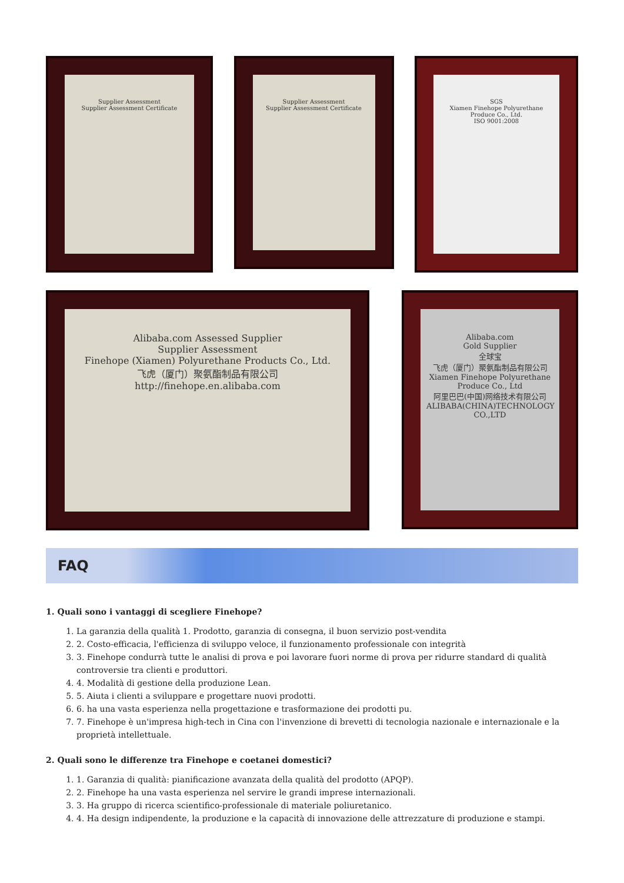Supplier Assessment
Supplier Assessment Certificate
Supplier Assessment
Supplier Assessment Certificate
SGS
Xiamen Finehope Polyurethane Produce Co., Ltd.
ISO 9001:2008
Alibaba.com Assessed Supplier
Supplier Assessment
Finehope (Xiamen) Polyurethane Products Co., Ltd.
飞虎（厦门）聚氨酯制品有限公司
http://finehope.en.alibaba.com
Alibaba.com
Gold Supplier
全球宝
飞虎（厦门）聚氨酯制品有限公司
Xiamen Finehope Polyurethane Produce Co., Ltd
阿里巴巴(中国)网络技术有限公司
ALIBABA(CHINA)TECHNOLOGY CO.,LTD
FAQ
1. Quali sono i vantaggi di scegliere Finehope?
1. La garanzia della qualità 1. Prodotto, garanzia di consegna, il buon servizio post-vendita
2. 2. Costo-efficacia, l'efficienza di sviluppo veloce, il funzionamento professionale con integrità
3. 3. Finehope condurrà tutte le analisi di prova e poi lavorare fuori norme di prova per ridurre standard di qualità controversie tra clienti e produttori.
4. 4. Modalità di gestione della produzione Lean.
5. 5. Aiuta i clienti a sviluppare e progettare nuovi prodotti.
6. 6. ha una vasta esperienza nella progettazione e trasformazione dei prodotti pu.
7. 7. Finehope è un'impresa high-tech in Cina con l'invenzione di brevetti di tecnologia nazionale e internazionale e la proprietà intellettuale.
2. Quali sono le differenze tra Finehope e coetanei domestici?
1. 1. Garanzia di qualità: pianificazione avanzata della qualità del prodotto (APQP).
2. 2. Finehope ha una vasta esperienza nel servire le grandi imprese internazionali.
3. 3. Ha gruppo di ricerca scientifico-professionale di materiale poliuretanico.
4. 4. Ha design indipendente, la produzione e la capacità di innovazione delle attrezzature di produzione e stampi.